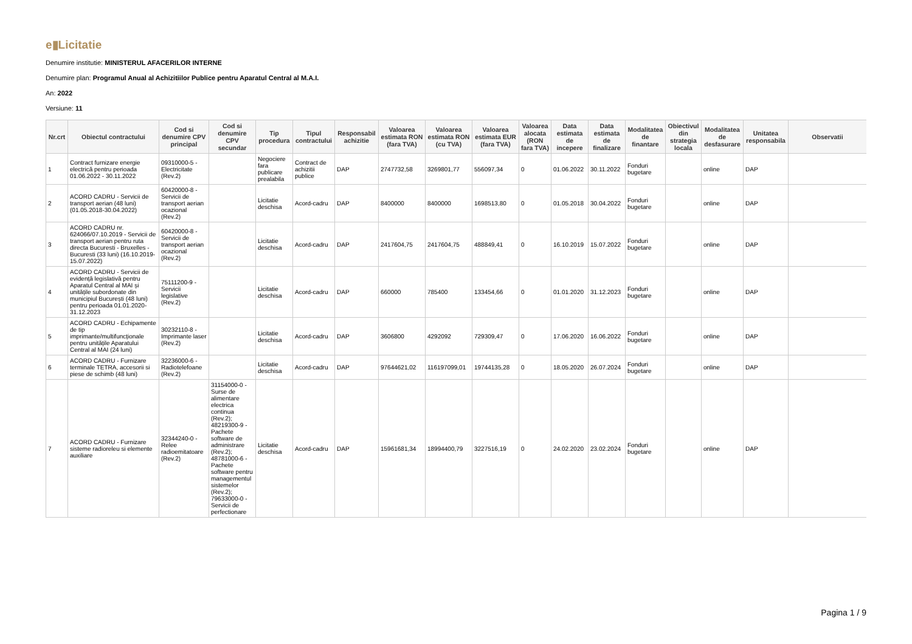e▮Licitatie
Denumire institutie: MINISTERUL AFACERILOR INTERNE
Denumire plan: Programul Anual al Achizitiilor Publice pentru Aparatul Central al M.A.I.
An: 2022
Versiune: 11
| Nr.crt | Obiectul contractului | Cod si denumire CPV principal | Cod si denumire CPV secundar | Tip procedura | Tipul contractului | Responsabil achizitie | Valoarea estimata RON (fara TVA) | Valoarea estimata RON (cu TVA) | Valoarea estimata EUR (fara TVA) | Valoarea alocata (RON fara TVA) | Data estimata de incepere | Data estimata de finalizare | Modalitatea de finantare | Obiectivul din strategia locala | Modalitatea de desfasurare | Unitatea responsabila | Observatii |
| --- | --- | --- | --- | --- | --- | --- | --- | --- | --- | --- | --- | --- | --- | --- | --- | --- | --- |
| 1 | Contract furnizare energie electrică pentru perioada 01.06.2022 - 30.11.2022 | 09310000-5 - Electricitate (Rev.2) | | Negociere fara publicare prealabila | Contract de achizitii publice | DAP | 2747732,58 | 3269801,77 | 556097,34 | 0 | 01.06.2022 | 30.11.2022 | Fonduri bugetare | | online | DAP | |
| 2 | ACORD CADRU - Servicii de transport aerian (48 luni) (01.05.2018-30.04.2022) | 60420000-8 - Servicii de transport aerian ocazional (Rev.2) | | Licitatie deschisa | Acord-cadru | DAP | 8400000 | 8400000 | 1698513,80 | 0 | 01.05.2018 | 30.04.2022 | Fonduri bugetare | | online | DAP | |
| 3 | ACORD CADRU nr. 624066/07.10.2019 - Servicii de transport aerian pentru ruta directa Bucuresti - Bruxelles - Bucuresti (33 luni) (16.10.2019-15.07.2022) | 60420000-8 - Servicii de transport aerian ocazional (Rev.2) | | Licitatie deschisa | Acord-cadru | DAP | 2417604,75 | 2417604,75 | 488849,41 | 0 | 16.10.2019 | 15.07.2022 | Fonduri bugetare | | online | DAP | |
| 4 | ACORD CADRU - Servicii de evidență legislativă pentru Aparatul Central al MAI și unitățile subordonate din municipiul București (48 luni) pentru perioada 01.01.2020-31.12.2023 | 75111200-9 - Servicii legislative (Rev.2) | | Licitatie deschisa | Acord-cadru | DAP | 660000 | 785400 | 133454,66 | 0 | 01.01.2020 | 31.12.2023 | Fonduri bugetare | | online | DAP | |
| 5 | ACORD CADRU - Echipamente de tip imprimante/multifuncționale pentru unitățile Aparatului Central al MAI (24 luni) | 30232110-8 - Imprimante laser (Rev.2) | | Licitatie deschisa | Acord-cadru | DAP | 3606800 | 4292092 | 729309,47 | 0 | 17.06.2020 | 16.06.2022 | Fonduri bugetare | | online | DAP | |
| 6 | ACORD CADRU - Furnizare terminale TETRA, accesorii si piese de schimb (48 luni) | 32236000-6 - Radiotelefoane (Rev.2) | | Licitatie deschisa | Acord-cadru | DAP | 97644621,02 | 116197099,01 | 19744135,28 | 0 | 18.05.2020 | 26.07.2024 | Fonduri bugetare | | online | DAP | |
| 7 | ACORD CADRU - Furnizare sisteme radioreleu si elemente auxiliare | 32344240-0 - Relee radioemitatoare (Rev.2) | 31154000-0 - Surse de alimentare electrica continua (Rev.2); 48219300-9 - Pachete software de administrare (Rev.2); 48781000-6 - Pachete software pentru managementul sistemelor (Rev.2); 79633000-0 - Servicii de perfectionare | Licitatie deschisa | Acord-cadru | DAP | 15961681,34 | 18994400,79 | 3227516,19 | 0 | 24.02.2020 | 23.02.2024 | Fonduri bugetare | | online | DAP | |
Pagina 1 / 9